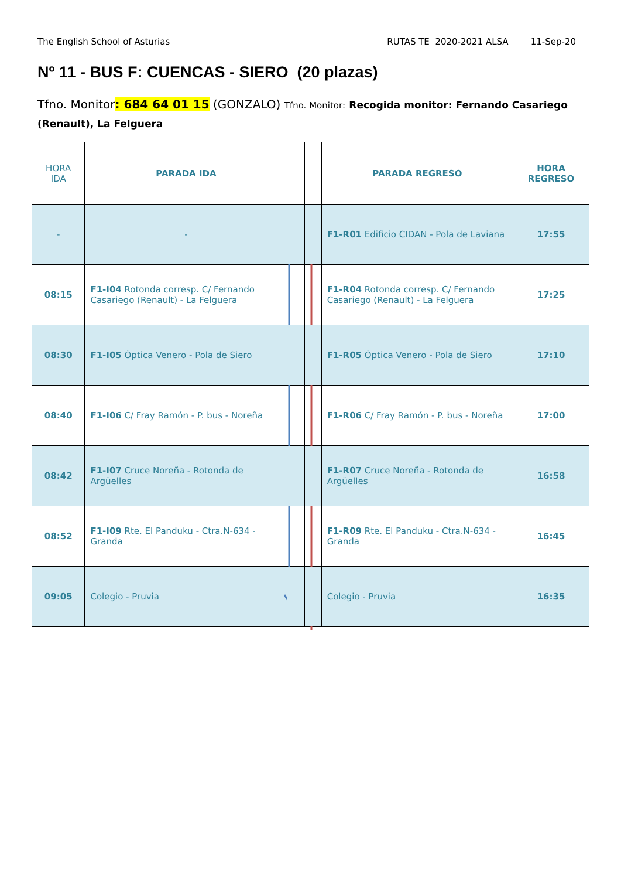The English School of Asturias RUTAS TE 2020-2021 ALSA 11-Sep-20
Nº 11 - BUS F: CUENCAS - SIERO (20 plazas)
Tfno. Monitor: 684 64 01 15 (GONZALO) Tfno. Monitor: Recogida monitor: Fernando Casariego (Renault), La Felguera
| HORA IDA | PARADA IDA | | | PARADA REGRESO | HORA REGRESO |
| --- | --- | --- | --- | --- | --- |
| - | - | | | F1-R01 Edificio CIDAN - Pola de Laviana | 17:55 |
| 08:15 | F1-I04 Rotonda corresp. C/ Fernando Casariego (Renault) - La Felguera | | | F1-R04 Rotonda corresp. C/ Fernando Casariego (Renault) - La Felguera | 17:25 |
| 08:30 | F1-I05 Óptica Venero - Pola de Siero | | | F1-R05 Óptica Venero - Pola de Siero | 17:10 |
| 08:40 | F1-I06 C/ Fray Ramón - P. bus - Noreña | | | F1-R06 C/ Fray Ramón - P. bus - Noreña | 17:00 |
| 08:42 | F1-I07 Cruce Noreña - Rotonda de Argüelles | | | F1-R07 Cruce Noreña - Rotonda de Argüelles | 16:58 |
| 08:52 | F1-I09 Rte. El Panduku - Ctra.N-634 - Granda | | | F1-R09 Rte. El Panduku - Ctra.N-634 - Granda | 16:45 |
| 09:05 | Colegio - Pruvia | | | Colegio - Pruvia | 16:35 |